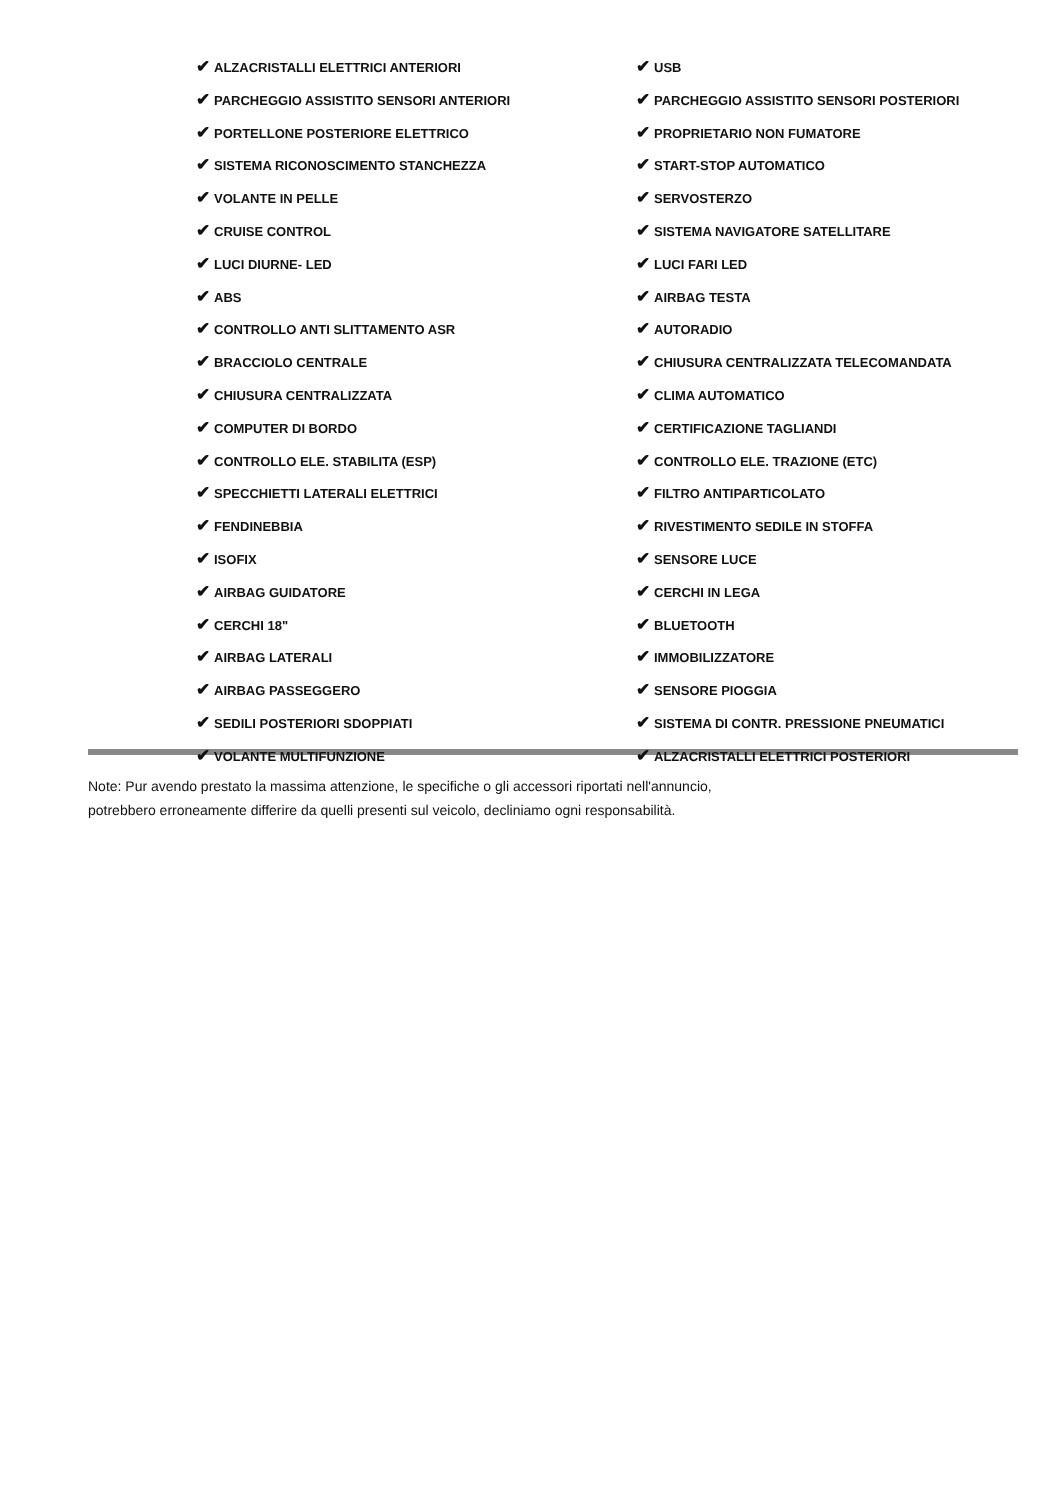✔ ALZACRISTALLI ELETTRICI ANTERIORI
✔ PARCHEGGIO ASSISTITO SENSORI ANTERIORI
✔ PORTELLONE POSTERIORE ELETTRICO
✔ SISTEMA RICONOSCIMENTO STANCHEZZA
✔ VOLANTE IN PELLE
✔ CRUISE CONTROL
✔ LUCI DIURNE- LED
✔ ABS
✔ CONTROLLO ANTI SLITTAMENTO ASR
✔ BRACCIOLO CENTRALE
✔ CHIUSURA CENTRALIZZATA
✔ COMPUTER DI BORDO
✔ CONTROLLO ELE. STABILITA (ESP)
✔ SPECCHIETTI LATERALI ELETTRICI
✔ FENDINEBBIA
✔ ISOFIX
✔ AIRBAG GUIDATORE
✔ CERCHI 18"
✔ AIRBAG LATERALI
✔ AIRBAG PASSEGGERO
✔ SEDILI POSTERIORI SDOPPIATI
✔ VOLANTE MULTIFUNZIONE
✔ USB
✔ PARCHEGGIO ASSISTITO SENSORI POSTERIORI
✔ PROPRIETARIO NON FUMATORE
✔ START-STOP AUTOMATICO
✔ SERVOSTERZO
✔ SISTEMA NAVIGATORE SATELLITARE
✔ LUCI FARI LED
✔ AIRBAG TESTA
✔ AUTORADIO
✔ CHIUSURA CENTRALIZZATA TELECOMANDATA
✔ CLIMA AUTOMATICO
✔ CERTIFICAZIONE TAGLIANDI
✔ CONTROLLO ELE. TRAZIONE (ETC)
✔ FILTRO ANTIPARTICOLATO
✔ RIVESTIMENTO SEDILE IN STOFFA
✔ SENSORE LUCE
✔ CERCHI IN LEGA
✔ BLUETOOTH
✔ IMMOBILIZZATORE
✔ SENSORE PIOGGIA
✔ SISTEMA DI CONTR. PRESSIONE PNEUMATICI
✔ ALZACRISTALLI ELETTRICI POSTERIORI
Note: Pur avendo prestato la massima attenzione, le specifiche o gli accessori riportati nell'annuncio,
potrebbero erroneamente differire da quelli presenti sul veicolo, decliniamo ogni responsabilità.